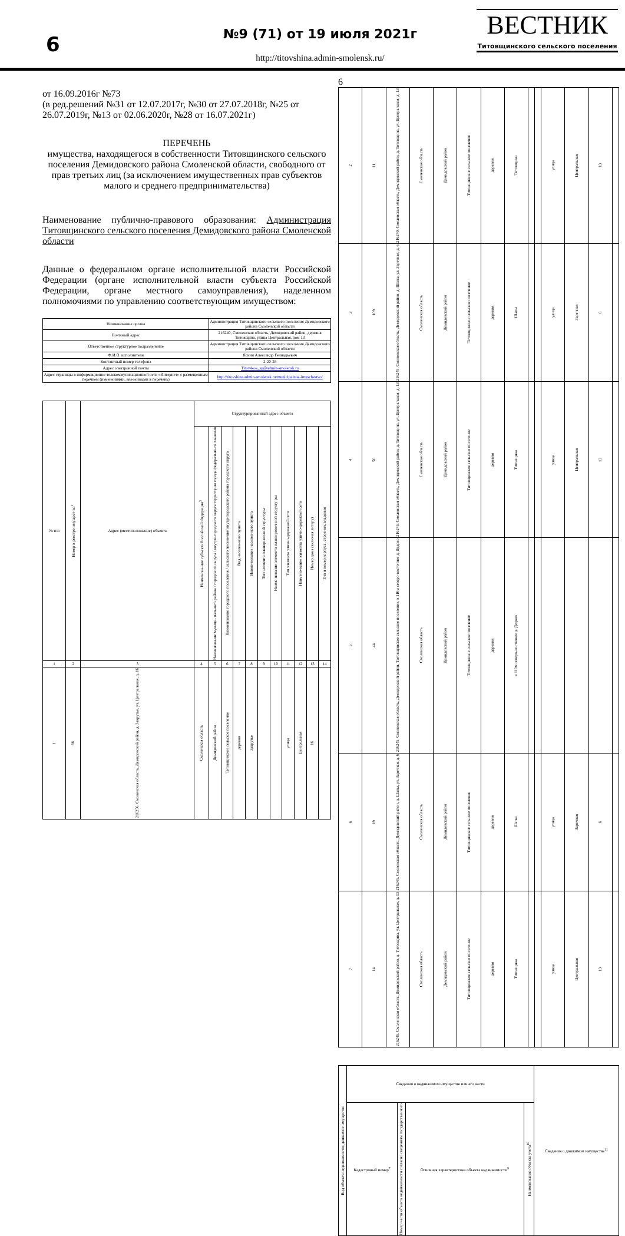6
№9 (71) от 19 июля 2021г
http://titovshina.admin-smolensk.ru/
ВЕСТНИК
Титовщинского сельского поселения
от 16.09.2016г №73
(в ред.решений №31 от 12.07.2017г, №30 от 27.07.2018г, №25 от 26.07.2019г, №13 от 02.06.2020г, №28 от 16.07.2021г)
ПЕРЕЧЕНЬ
имущества, находящегося в собственности Титовщинского сельского поселения Демидовского района Смоленской области, свободного от прав третьих лиц (за исключением имущественных прав субъектов малого и среднего предпринимательства)
Наименование публично-правового образования: Администрация Титовщинского сельского поселения Демидовского района Смоленской области
Данные о федеральном органе исполнительной власти Российской Федерации (органе исполнительной власти субъекта Российской Федерации, органе местного самоуправления), наделенном полномочиями по управлению соответствующим имуществом:
| Наименование органа | Администрация Титовщинского сельского поселения Демидовского района Смоленской области |
| Почтовый адрес | 216240, Смоленская область, Демидовский район, деревня Титовщина, улица Центральная, дом 13 |
| Ответственное структурное подразделение | Администрация Титовщинского сельского поселения Демидовского района Смоленской области |
| Ф.И.О. исполнителя | Яскин Александр Геннадьевич |
| Контактный номер телефона | 2-20-28 |
| Адрес электронной почты | Titovskoe_sp@admin-smolensk.ru |
| Адрес страницы в информационно-телекоммуникационной сети «Интернет» с размещенным перечнем (изменениями, внесенными в перечень) | http://titovshina.admin-smolensk.ru/municipalnoe-imuschestvo/ |
| № п/п | Номер в реестре имущест-ва<sup>1</sup> | Адрес (местоположение) объекта | Структурированный адрес объекта | | | | | | | | | | |
| --- | --- | --- | --- | --- | --- | --- | --- | --- | --- | --- | --- | --- | --- |
| | | | Наименова-ние субъекта Российской Федерации<sup>3</sup> | Наименование муници- пального района / городского округа / внутри-городского округа территории города федерально-го значения | Наименование городского поселения / сельского поселения/ внутригородского района городского округа | Вид населен-ного пункта | Наиме-нование населен-ного пункта | Тип элемента планировочной структуры | Наиме-нование элемента плани-ровоч-ной структу-ры | Тип элемента улично-дорожной сети | Наимено-вание элемента улично-дорожной сети | Номер дома (включая литеру) | Тип и номер корпуса, строения, владения |
| 1 | 2 | 3 | 4 | 5 | 6 | 7 | 8 | 9 | 10 | 11 | 12 | 13 | 14 |
| 1 | 66 | 216256. Смоленская область, Демидовский район, д. Закрутье, ул. Центральная, д. 16 | Смоленская область | Демидовский район | Титовщинское сельское поселение | деревня | Закрутье | | | улица | Центральная | 16 | |
6
| 2 | 11 | 216240. Смоленская область, Демидовский район, д. Титовщина, ул. Центральная, д. 13 | Смоленская область | Демидовский район | Титовщинское сельское поселение | деревня | Титовщина | | | улица | Центральная | 13 | |
| 3 | 109 | 216245. Смоленская область, Демидовский район, д. Шапы, ул. Заречная, д. 6 | Смоленская область | Демидовский район | Титовщинское сельское поселение | деревня | Шапы | | | улица | Заречная | 6 | |
| 4 | 50 | 216245. Смоленская область, Демидовский район, д. Титовщина, ул. Центральная, д. 13 | Смоленская область | Демидовский район | Титовщинское сельское поселение | деревня | Титовщина | | | улица | Центральная | 13 | |
| 5 | 44 | 216245. Смоленская область, Демидовский район, Титовщинское сельское поселение, в 110м северо-восточнее д. Дедово | Смоленская область | Демидовский район | Титовщинское сельское поселение | деревня | в 110м северо-восточнее д. Дедово | | | | | | |
| 6 | 19 | 216245. Смоленская область, Демидовский район, д. Шапы, ул. Заречная, д. 6 | Смоленская область | Демидовский район | Титовщинское сельское поселение | деревня | Шапы | | | улица | Заречная | 6 | |
| 7 | 14 | 216245. Смоленская область, Демидовский район, д. Титовщина, ул. Центральная, д. 13 | Смоленская область | Демидовский район | Титовщинское сельское поселение | деревня | Титовщина | | | улица | Центральная | 13 | |
| Вид объекта недвижимости; движимое имущество | Сведения о недвижимом имуществе или его части | | | | Сведения о движимом имуществе<sup>11</sup> |
| --- | --- | --- | --- | --- | --- |
| | Кадастровый номер<sup>7</sup> | Номер части объекта недвижимости согласно сведениям государственного | Основная характеристика объекта недвижимости<sup>9</sup> | Наименование объекта учета<sup>10</sup> | |